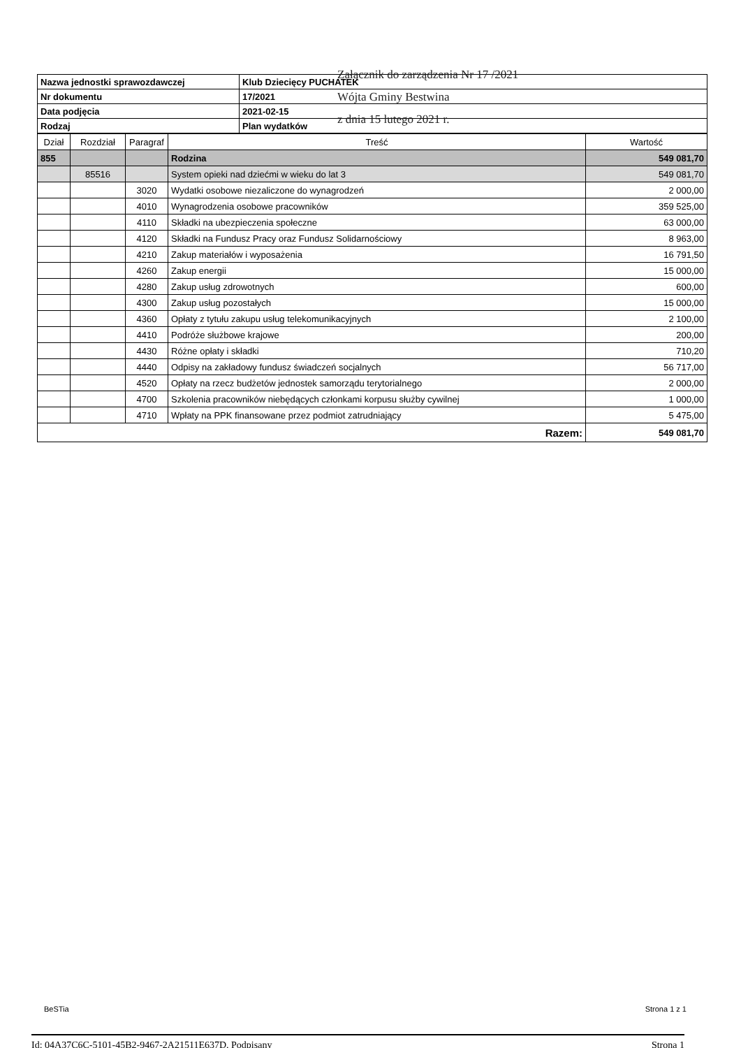| Nazwa jednostki sprawozdawczej | Klub Dziecięcy PUCHATEK |
| Nr dokumentu | 17/2021 |
| Data podjęcia | 2021-02-15 |
| Rodzaj | Plan wydatków |
Załącznik do zarządzenia Nr 17 /2021
Wójta Gminy Bestwina
z dnia 15 lutego 2021 r.
| Dział | Rozdział | Paragraf | Treść | Wartość |
| --- | --- | --- | --- | --- |
| 855 | | | Rodzina | 549 081,70 |
| | 85516 | | System opieki nad dziećmi w wieku do lat 3 | 549 081,70 |
| | | 3020 | Wydatki osobowe niezaliczone do wynagrodzeń | 2 000,00 |
| | | 4010 | Wynagrodzenia osobowe pracowników | 359 525,00 |
| | | 4110 | Składki na ubezpieczenia społeczne | 63 000,00 |
| | | 4120 | Składki na Fundusz Pracy oraz Fundusz Solidarnościowy | 8 963,00 |
| | | 4210 | Zakup materiałów i wyposażenia | 16 791,50 |
| | | 4260 | Zakup energii | 15 000,00 |
| | | 4280 | Zakup usług zdrowotnych | 600,00 |
| | | 4300 | Zakup usług pozostałych | 15 000,00 |
| | | 4360 | Opłaty z tytułu zakupu usług telekomunikacyjnych | 2 100,00 |
| | | 4410 | Podróże służbowe krajowe | 200,00 |
| | | 4430 | Różne opłaty i składki | 710,20 |
| | | 4440 | Odpisy na zakładowy fundusz świadczeń socjalnych | 56 717,00 |
| | | 4520 | Opłaty na rzecz budżetów jednostek samorządu terytorialnego | 2 000,00 |
| | | 4700 | Szkolenia pracowników niebędących członkami korpusu służby cywilnej | 1 000,00 |
| | | 4710 | Wpłaty na PPK finansowane przez podmiot zatrudniający | 5 475,00 |
| Razem: | | | | 549 081,70 |
BeSTia Strona 1 z 1
Id: 04A37C6C-5101-45B2-9467-2A21511E637D. Podpisany Strona 1